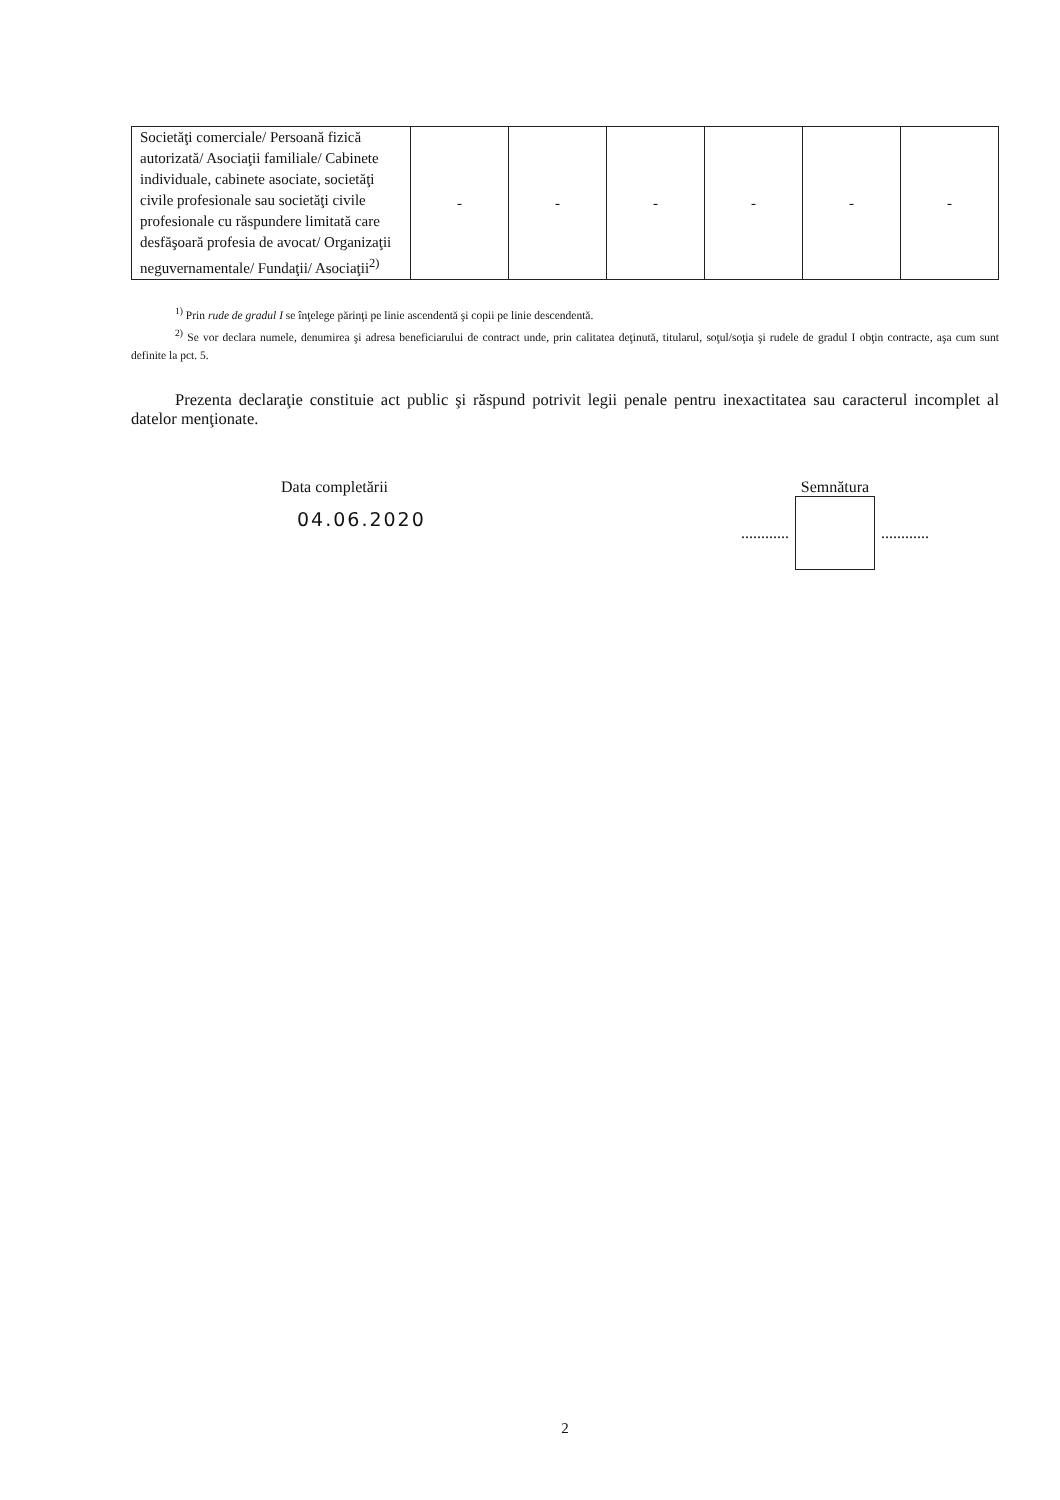| Societăţi comerciale/ Persoană fizică autorizată/ Asociaţii familiale/ Cabinete individuale, cabinete asociate, societăţi civile profesionale sau societăţi civile profesionale cu răspundere limitată care desfăşoară profesia de avocat/ Organizaţii neguvernamentale/ Fundaţii/ Asociaţii<sup>2)</sup> | - | - | - | - | - | - |
<sup>1)</sup> Prin rude de gradul I se înţelege părinţi pe linie ascendentă şi copii pe linie descendentă.
<sup>2)</sup> Se vor declara numele, denumirea şi adresa beneficiarului de contract unde, prin calitatea deţinută, titularul, soţul/soţia şi rudele de gradul I obţin contracte, aşa cum sunt definite la pct. 5.
Prezenta declaraţie constituie act public şi răspund potrivit legii penale pentru inexactitatea sau caracterul incomplet al datelor menţionate.
Data completării
04.06.2020
Semnătura
............ ............
2